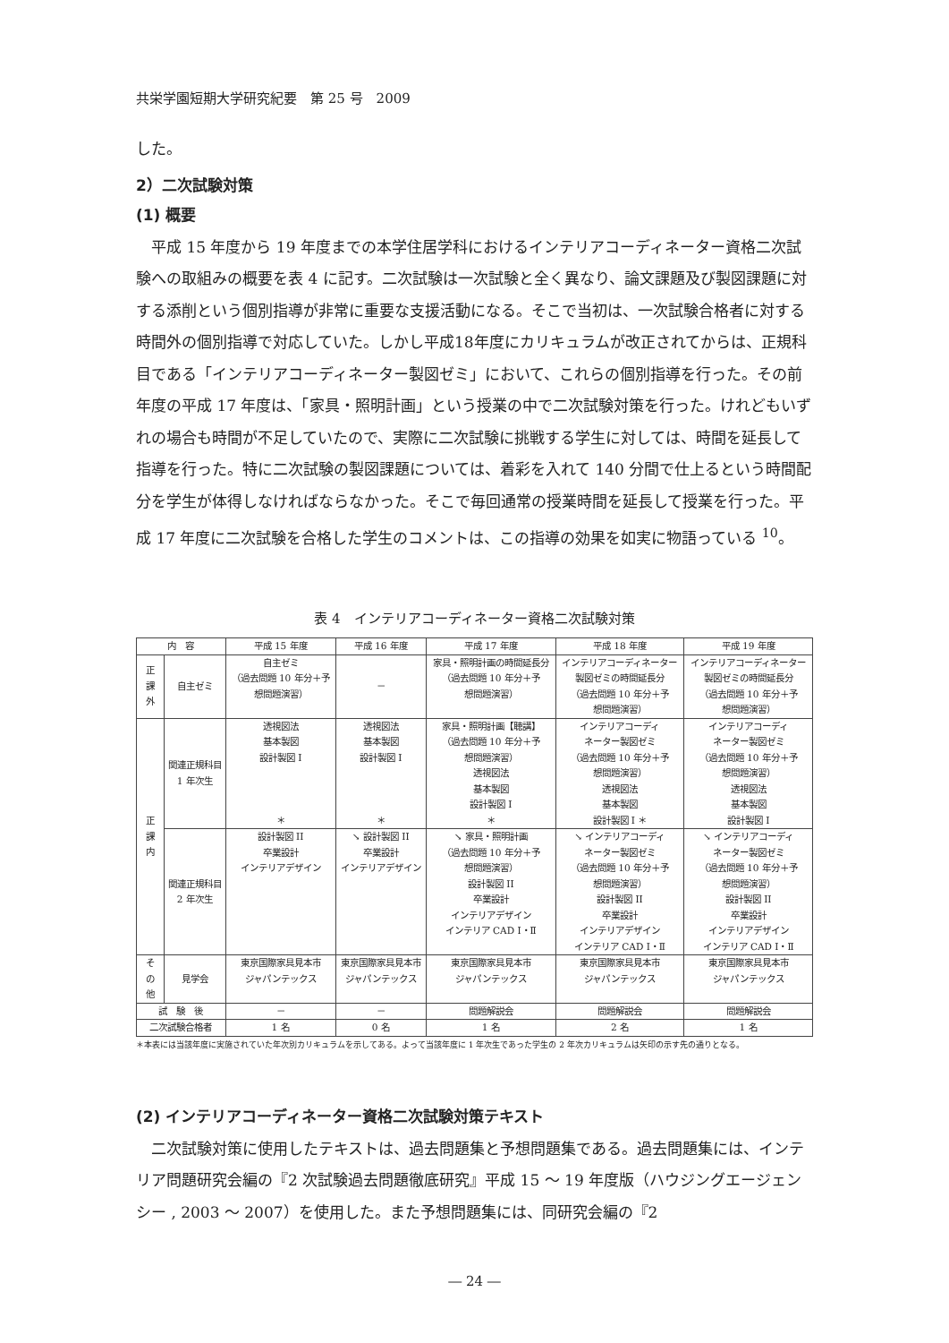共栄学園短期大学研究紀要　第 25 号　2009
した。
2）二次試験対策
(1) 概要
　平成 15 年度から 19 年度までの本学住居学科におけるインテリアコーディネーター資格二次試験への取組みの概要を表 4 に記す。二次試験は一次試験と全く異なり、論文課題及び製図課題に対する添削という個別指導が非常に重要な支援活動になる。そこで当初は、一次試験合格者に対する時間外の個別指導で対応していた。しかし平成18年度にカリキュラムが改正されてからは、正規科目である「インテリアコーディネーター製図ゼミ」において、これらの個別指導を行った。その前年度の平成 17 年度は、「家具・照明計画」という授業の中で二次試験対策を行った。けれどもいずれの場合も時間が不足していたので、実際に二次試験に挑戦する学生に対しては、時間を延長して指導を行った。特に二次試験の製図課題については、着彩を入れて 140 分間で仕上るという時間配分を学生が体得しなければならなかった。そこで毎回通常の授業時間を延長して授業を行った。平成 17 年度に二次試験を合格した学生のコメントは、この指導の効果を如実に物語っている <sup>10</sup>。
表 4　インテリアコーディネーター資格二次試験対策
| 内 容 | | 平成 15 年度 | 平成 16 年度 | 平成 17 年度 | 平成 18 年度 | 平成 19 年度 |
| --- | --- | --- | --- | --- | --- | --- |
| 正 課 外 | 自主ゼミ | 自主ゼミ （過去問題 10 年分＋予 想問題演習） | － | 家具・照明計画の時間延長分 （過去問題 10 年分＋予 想問題演習） | インテリアコーディネーター 製図ゼミの時間延長分 （過去問題 10 年分＋予 想問題演習） | インテリアコーディネーター 製図ゼミの時間延長分 （過去問題 10 年分＋予 想問題演習） |
| 正 課 内 | 関連正規科目 1 年次生 | 透視図法 基本製図 設計製図 I ＊ | 透視図法 基本製図 設計製図 I ＊ | 家具・照明計画【聴講】 （過去問題 10 年分＋予 想問題演習） 透視図法 基本製図 設計製図 I ＊ | インテリアコーディ ネーター製図ゼミ （過去問題 10 年分＋予 想問題演習） 透視図法 基本製図 設計製図 I ＊ | インテリアコーディ ネーター製図ゼミ （過去問題 10 年分＋予 想問題演習） 透視図法 基本製図 設計製図 I |
| | 関連正規科目 2 年次生 | 設計製図 II 卒業設計 インテリアデザイン | ↘ 設計製図 II 卒業設計 インテリアデザイン | ↘ 家具・照明計画 （過去問題 10 年分＋予 想問題演習） 設計製図 II 卒業設計 インテリアデザイン インテリア CAD Ⅰ・Ⅱ | ↘ インテリアコーディ ネーター製図ゼミ （過去問題 10 年分＋予 想問題演習） 設計製図 II 卒業設計 インテリアデザイン インテリア CAD Ⅰ・Ⅱ | ↘ インテリアコーディ ネーター製図ゼミ （過去問題 10 年分＋予 想問題演習） 設計製図 II 卒業設計 インテリアデザイン インテリア CAD Ⅰ・Ⅱ |
| そ の 他 | 見学会 | 東京国際家具見本市 ジャパンテックス | 東京国際家具見本市 ジャパンテックス | 東京国際家具見本市 ジャパンテックス | 東京国際家具見本市 ジャパンテックス | 東京国際家具見本市 ジャパンテックス |
| 試 験 後 | | － | － | 問題解説会 | 問題解説会 | 問題解説会 |
| 二次試験合格者 | | 1 名 | 0 名 | 1 名 | 2 名 | 1 名 |
＊本表には当該年度に実施されていた年次別カリキュラムを示してある。よって当該年度に 1 年次生であった学生の 2 年次カリキュラムは矢印の示す先の通りとなる。
(2) インテリアコーディネーター資格二次試験対策テキスト
　二次試験対策に使用したテキストは、過去問題集と予想問題集である。過去問題集には、インテリア問題研究会編の『2 次試験過去問題徹底研究』平成 15 ～ 19 年度版（ハウジングエージェンシー , 2003 ～ 2007）を使用した。また予想問題集には、同研究会編の『2
― 24 ―